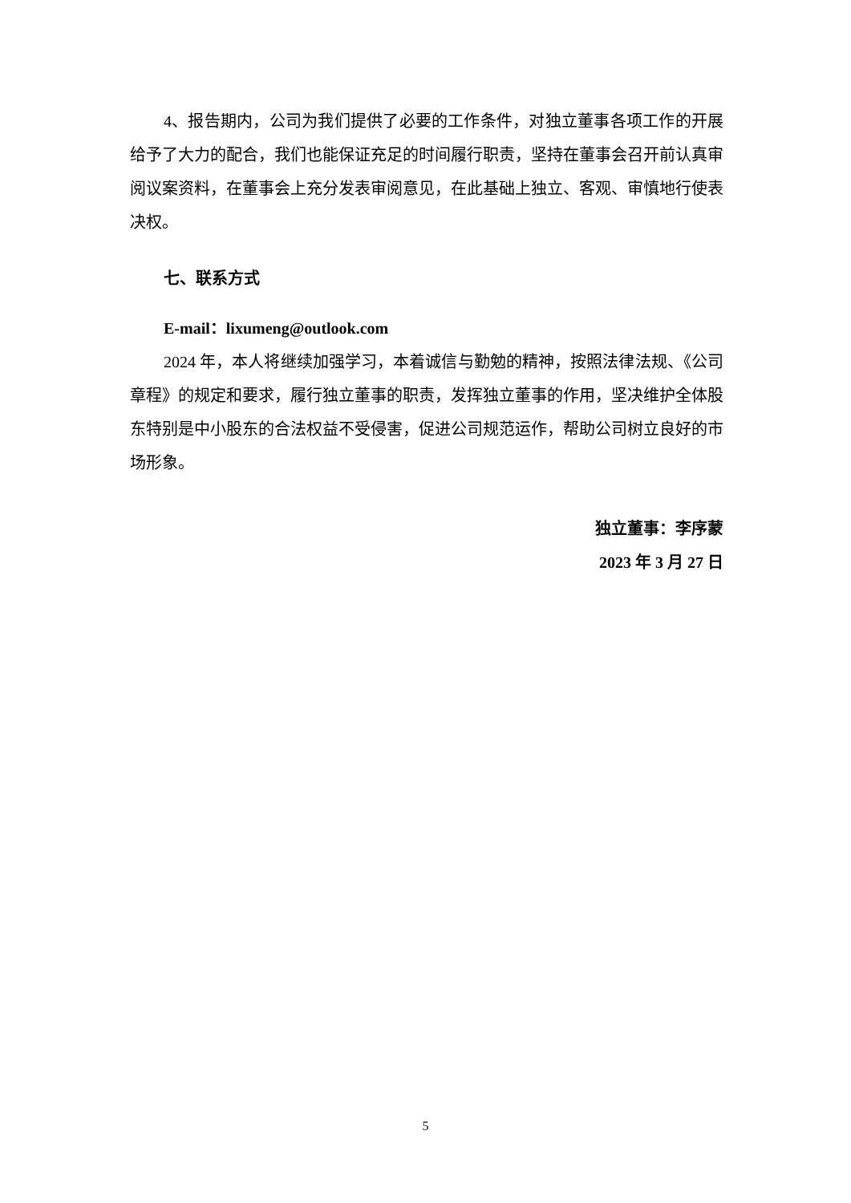4、报告期内，公司为我们提供了必要的工作条件，对独立董事各项工作的开展给予了大力的配合，我们也能保证充足的时间履行职责，坚持在董事会召开前认真审阅议案资料，在董事会上充分发表审阅意见，在此基础上独立、客观、审慎地行使表决权。
七、联系方式
E-mail：lixumeng@outlook.com
2024 年，本人将继续加强学习，本着诚信与勤勉的精神，按照法律法规、《公司章程》的规定和要求，履行独立董事的职责，发挥独立董事的作用，坚决维护全体股东特别是中小股东的合法权益不受侵害，促进公司规范运作，帮助公司树立良好的市场形象。
独立董事：李序蒙
2023 年 3 月 27 日
5